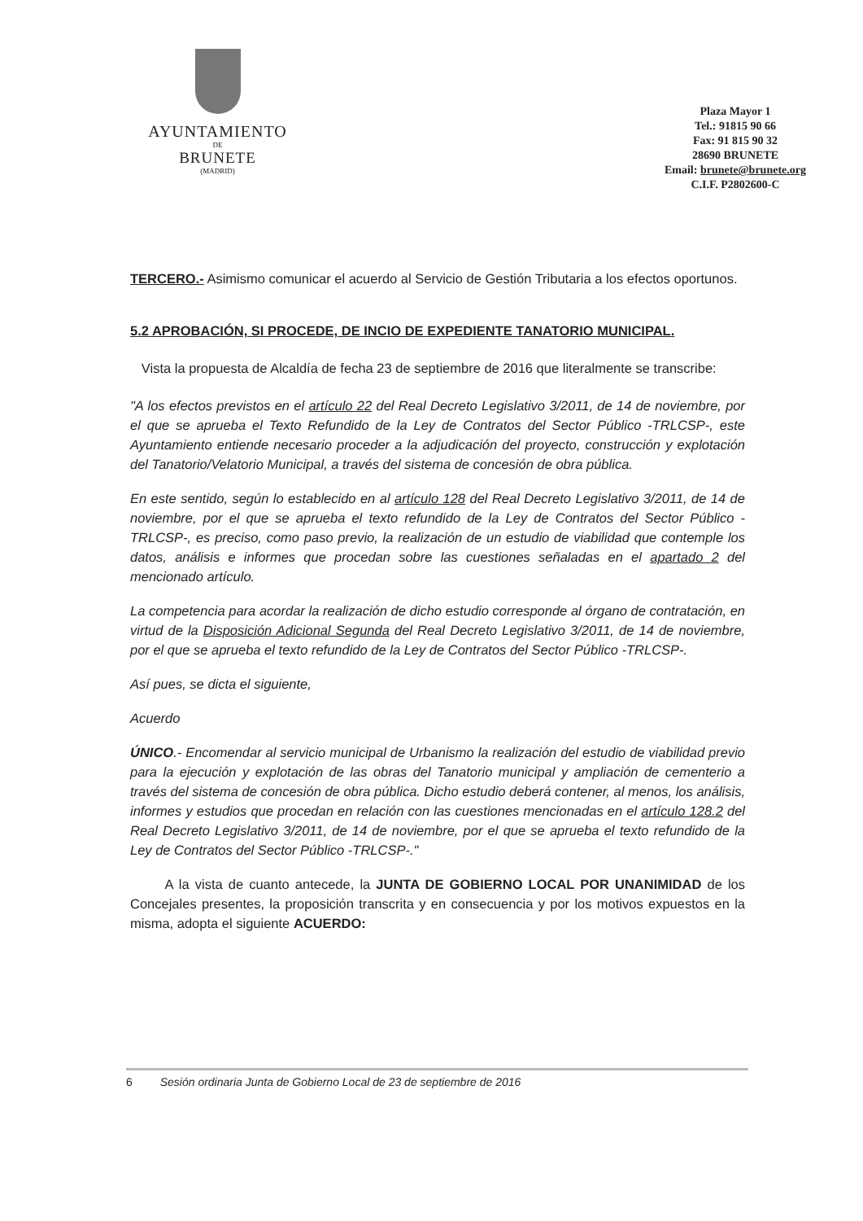AYUNTAMIENTO
DE
BRUNETE
(MADRID)
Plaza Mayor 1
Tel.: 91815 90 66
Fax: 91 815 90 32
28690 BRUNETE
Email: brunete@brunete.org
C.I.F. P2802600-C
TERCERO.- Asimismo comunicar el acuerdo al Servicio de Gestión Tributaria a los efectos oportunos.
5.2 APROBACIÓN, SI PROCEDE, DE INCIO DE EXPEDIENTE TANATORIO MUNICIPAL.
Vista la propuesta de Alcaldía de fecha 23 de septiembre de 2016 que literalmente se transcribe:
"A los efectos previstos en el artículo 22 del Real Decreto Legislativo 3/2011, de 14 de noviembre, por el que se aprueba el Texto Refundido de la Ley de Contratos del Sector Público -TRLCSP-, este Ayuntamiento entiende necesario proceder a la adjudicación del proyecto, construcción y explotación del Tanatorio/Velatorio Municipal, a través del sistema de concesión de obra pública.
En este sentido, según lo establecido en al artículo 128 del Real Decreto Legislativo 3/2011, de 14 de noviembre, por el que se aprueba el texto refundido de la Ley de Contratos del Sector Público -TRLCSP-, es preciso, como paso previo, la realización de un estudio de viabilidad que contemple los datos, análisis e informes que procedan sobre las cuestiones señaladas en el apartado 2 del mencionado artículo.
La competencia para acordar la realización de dicho estudio corresponde al órgano de contratación, en virtud de la Disposición Adicional Segunda del Real Decreto Legislativo 3/2011, de 14 de noviembre, por el que se aprueba el texto refundido de la Ley de Contratos del Sector Público -TRLCSP-.
Así pues, se dicta el siguiente,
Acuerdo
ÚNICO.- Encomendar al servicio municipal de Urbanismo la realización del estudio de viabilidad previo para la ejecución y explotación de las obras del Tanatorio municipal y ampliación de cementerio a través del sistema de concesión de obra pública. Dicho estudio deberá contener, al menos, los análisis, informes y estudios que procedan en relación con las cuestiones mencionadas en el artículo 128.2 del Real Decreto Legislativo 3/2011, de 14 de noviembre, por el que se aprueba el texto refundido de la Ley de Contratos del Sector Público -TRLCSP-."
A la vista de cuanto antecede, la JUNTA DE GOBIERNO LOCAL POR UNANIMIDAD de los Concejales presentes, la proposición transcrita y en consecuencia y por los motivos expuestos en la misma, adopta el siguiente ACUERDO:
6 Sesión ordinaria Junta de Gobierno Local de 23 de septiembre de 2016